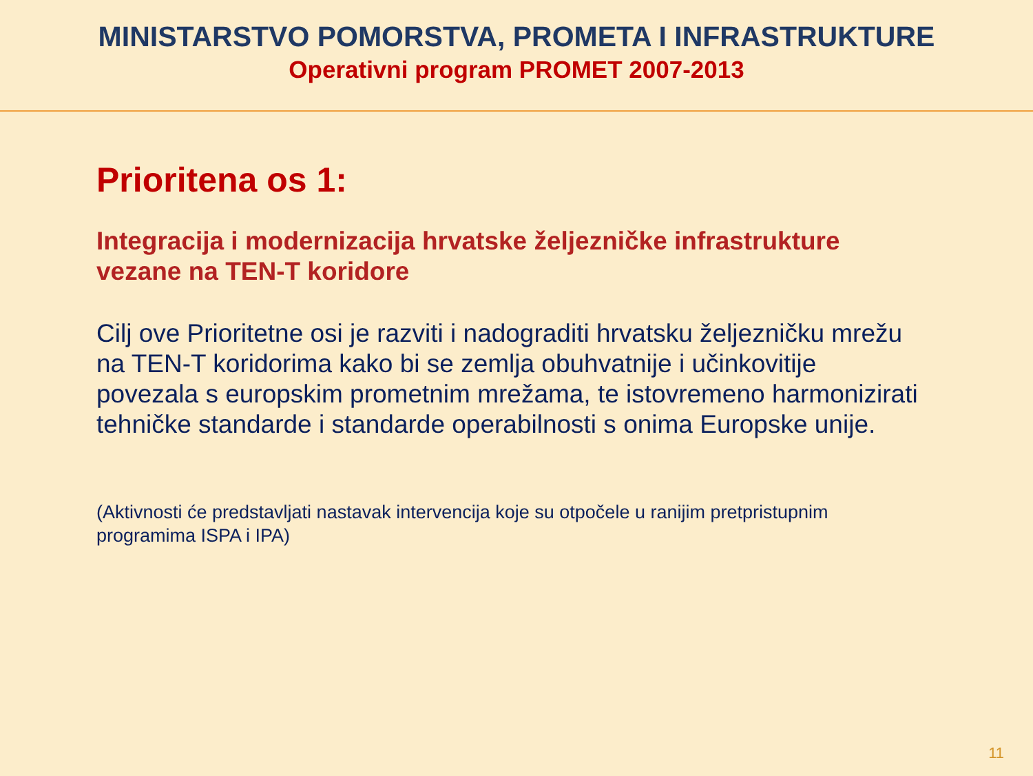MINISTARSTVO POMORSTVA, PROMETA I INFRASTRUKTURE
Operativni program PROMET 2007-2013
Prioritena os 1:
Integracija i modernizacija hrvatske željezničke infrastrukture vezane na TEN-T koridore
Cilj ove Prioritetne osi je razviti i nadograditi hrvatsku željezničku mrežu na TEN-T koridorima kako bi se zemlja obuhvatnije i učinkovitije povezala s europskim prometnim mrežama, te istovremeno harmonizirati tehničke standarde i standarde operabilnosti s onima Europske unije.
(Aktivnosti će predstavljati nastavak intervencija koje su otpočele u ranijim pretpristupnim programima ISPA i IPA)
11